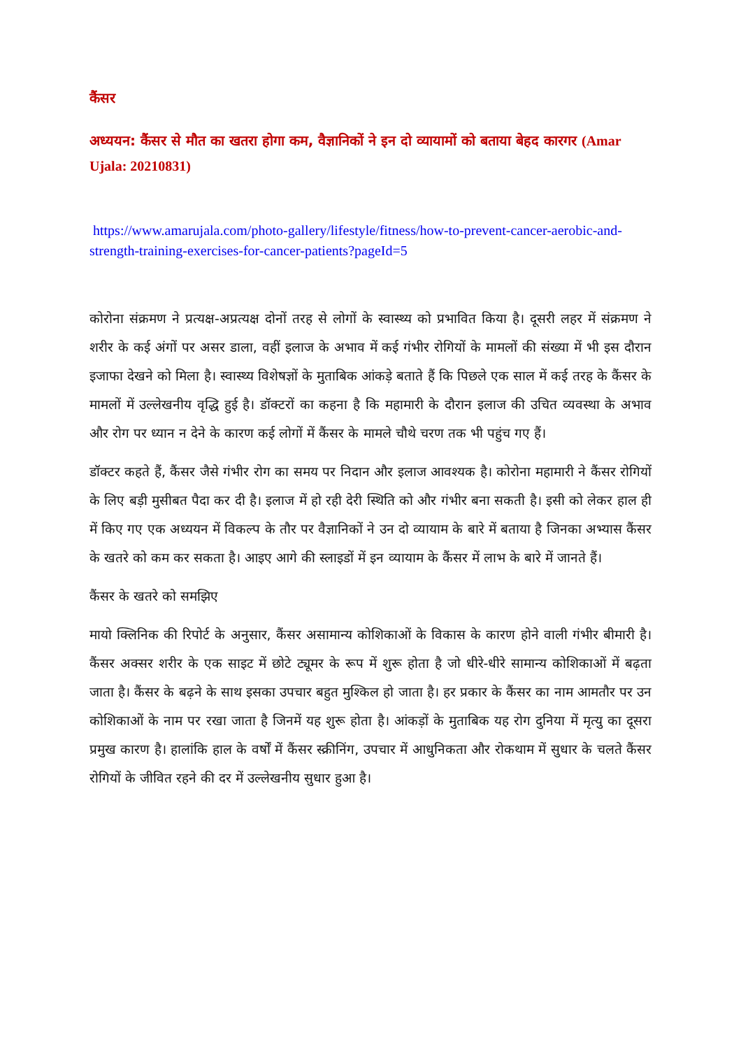कैंसर
अध्ययन: कैंसर से मौत का खतरा होगा कम, वैज्ञानिकों ने इन दो व्यायामों को बताया बेहद कारगर (Amar Ujala: 20210831)
https://www.amarujala.com/photo-gallery/lifestyle/fitness/how-to-prevent-cancer-aerobic-and-strength-training-exercises-for-cancer-patients?pageId=5
कोरोना संक्रमण ने प्रत्यक्ष-अप्रत्यक्ष दोनों तरह से लोगों के स्वास्थ्य को प्रभावित किया है। दूसरी लहर में संक्रमण ने शरीर के कई अंगों पर असर डाला, वहीं इलाज के अभाव में कई गंभीर रोगियों के मामलों की संख्या में भी इस दौरान इजाफा देखने को मिला है। स्वास्थ्य विशेषज्ञों के मुताबिक आंकड़े बताते हैं कि पिछले एक साल में कई तरह के कैंसर के मामलों में उल्लेखनीय वृद्धि हुई है। डॉक्टरों का कहना है कि महामारी के दौरान इलाज की उचित व्यवस्था के अभाव और रोग पर ध्यान न देने के कारण कई लोगों में कैंसर के मामले चौथे चरण तक भी पहुंच गए हैं।
डॉक्टर कहते हैं, कैंसर जैसे गंभीर रोग का समय पर निदान और इलाज आवश्यक है। कोरोना महामारी ने कैंसर रोगियों के लिए बड़ी मुसीबत पैदा कर दी है। इलाज में हो रही देरी स्थिति को और गंभीर बना सकती है। इसी को लेकर हाल ही में किए गए एक अध्ययन में विकल्प के तौर पर वैज्ञानिकों ने उन दो व्यायाम के बारे में बताया है जिनका अभ्यास कैंसर के खतरे को कम कर सकता है। आइए आगे की स्लाइडों में इन व्यायाम के कैंसर में लाभ के बारे में जानते हैं।
कैंसर के खतरे को समझिए
मायो क्लिनिक की रिपोर्ट के अनुसार, कैंसर असामान्य कोशिकाओं के विकास के कारण होने वाली गंभीर बीमारी है। कैंसर अक्सर शरीर के एक साइट में छोटे ट्यूमर के रूप में शुरू होता है जो धीरे-धीरे सामान्य कोशिकाओं में बढ़ता जाता है। कैंसर के बढ़ने के साथ इसका उपचार बहुत मुश्किल हो जाता है। हर प्रकार के कैंसर का नाम आमतौर पर उन कोशिकाओं के नाम पर रखा जाता है जिनमें यह शुरू होता है। आंकड़ों के मुताबिक यह रोग दुनिया में मृत्यु का दूसरा प्रमुख कारण है। हालांकि हाल के वर्षों में कैंसर स्क्रीनिंग, उपचार में आधुनिकता और रोकथाम में सुधार के चलते कैंसर रोगियों के जीवित रहने की दर में उल्लेखनीय सुधार हुआ है।